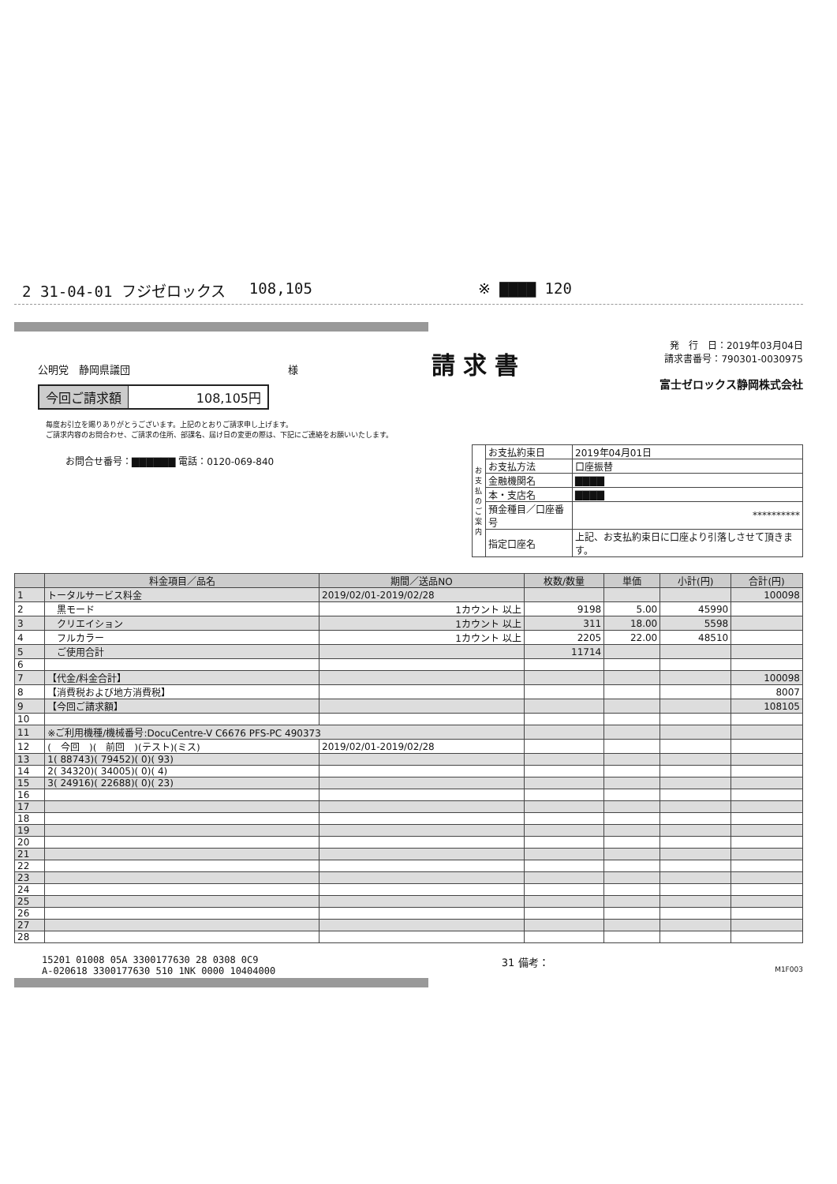2 31-04-01 フジゼロックス 108,105 ※ ▇▇▇▇ 120
公明党　静岡県議団 様
今回ご請求額 108,105円
請求書
発　行　日：2019年03月04日
請求書番号：790301-0030975
富士ゼロックス静岡株式会社
毎度お引立を賜りありがとうございます。上記のとおりご請求申し上げます。
ご請求内容のお問合わせ、ご請求の住所、部課名、届け日の変更の際は、下記にご連絡をお願いいたします。
お問合せ番号：▇▇▇▇▇▇ 電話：0120-069-840
| お支払のご案内 | お支払約束日 | 2019年04月01日 |
| | お支払方法 | 口座振替 |
| | 金融機関名 | ▇▇▇▇ |
| | 本・支店名 | ▇▇▇▇ |
| | 預金種目／口座番号 | ********** |
| | 指定口座名 | 上記、お支払約束日に口座より引落しさせて頂きます。 |
| | 料金項目／品名 | 期間／送品NO | 枚数/数量 | 単価 | 小計(円) | 合計(円) |
| --- | --- | --- | --- | --- | --- | --- |
| 1 | トータルサービス料金 | 2019/02/01-2019/02/28 | | | | 100098 |
| 2 | 黒モード | 1カウント 以上 | 9198 | 5.00 | 45990 | |
| 3 | クリエイション | 1カウント 以上 | 311 | 18.00 | 5598 | |
| 4 | フルカラー | 1カウント 以上 | 2205 | 22.00 | 48510 | |
| 5 | ご使用合計 | | 11714 | | | |
| 6 | | | | | | |
| 7 | 【代金/料金合計】 | | | | | 100098 |
| 8 | 【消費税および地方消費税】 | | | | | 8007 |
| 9 | 【今回ご請求額】 | | | | | 108105 |
| 10 | | | | | | |
| 11 | ※ご利用機種/機械番号:DocuCentre-V C6676 PFS-PC 490373 | | | | | |
| 12 | ( 今回 )( 前回 )(テスト)(ミス) | 2019/02/01-2019/02/28 | | | | |
| 13 | 1( 88743)( 79452)( 0)( 93) | | | | | |
| 14 | 2( 34320)( 34005)( 0)( 4) | | | | | |
| 15 | 3( 24916)( 22688)( 0)( 23) | | | | | |
| 16 | | | | | | |
| 17 | | | | | | |
| 18 | | | | | | |
| 19 | | | | | | |
| 20 | | | | | | |
| 21 | | | | | | |
| 22 | | | | | | |
| 23 | | | | | | |
| 24 | | | | | | |
| 25 | | | | | | |
| 26 | | | | | | |
| 27 | | | | | | |
| 28 | | | | | | |
15201 01008 05A 3300177630 28 0308 0C9
A-020618 3300177630 510 1NK 0000 10404000
31 備考：
M1F003